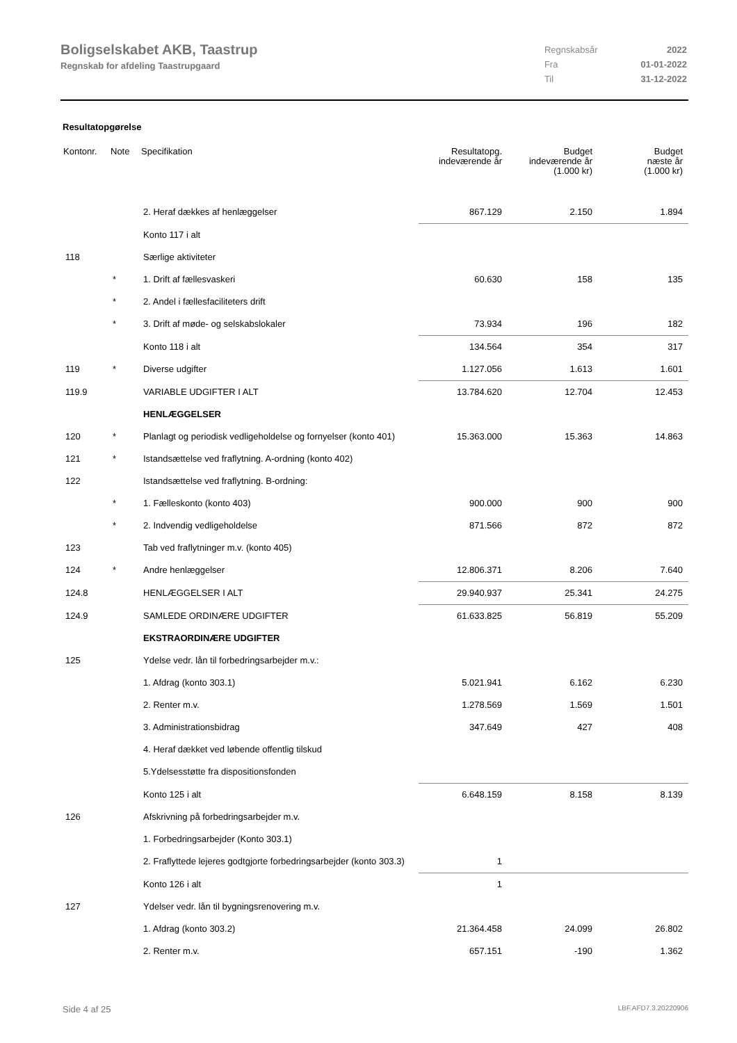Boligselskabet AKB, Taastrup
Regnskab for afdeling Taastrupgaard
| Regnskabsår | 2022 |
| Fra | 01-01-2022 |
| Til | 31-12-2022 |
Resultatopgørelse
| Kontonr. | Note | Specifikation | Resultatopg. indeværende år | Budget indeværende år (1.000 kr) | Budget næste år (1.000 kr) |
| --- | --- | --- | --- | --- | --- |
| | | 2. Heraf dækkes af henlæggelser | 867.129 | 2.150 | 1.894 |
| | | Konto 117 i alt | | | |
| 118 | | Særlige aktiviteter | | | |
| | * | 1. Drift af fællesvaskeri | 60.630 | 158 | 135 |
| | * | 2. Andel i fællesfaciliteters drift | | | |
| | * | 3. Drift af møde- og selskabslokaler | 73.934 | 196 | 182 |
| | | Konto 118 i alt | 134.564 | 354 | 317 |
| 119 | * | Diverse udgifter | 1.127.056 | 1.613 | 1.601 |
| 119.9 | | VARIABLE UDGIFTER I ALT | 13.784.620 | 12.704 | 12.453 |
| | | HENLÆGGELSER | | | |
| 120 | * | Planlagt og periodisk vedligeholdelse og fornyelser (konto 401) | 15.363.000 | 15.363 | 14.863 |
| 121 | * | Istandsættelse ved fraflytning. A-ordning (konto 402) | | | |
| 122 | | Istandsættelse ved fraflytning. B-ordning: | | | |
| | * | 1. Fælleskonto (konto 403) | 900.000 | 900 | 900 |
| | * | 2. Indvendig vedligeholdelse | 871.566 | 872 | 872 |
| 123 | | Tab ved fraflytninger m.v. (konto 405) | | | |
| 124 | * | Andre henlæggelser | 12.806.371 | 8.206 | 7.640 |
| 124.8 | | HENLÆGGELSER I ALT | 29.940.937 | 25.341 | 24.275 |
| 124.9 | | SAMLEDE ORDINÆRE UDGIFTER | 61.633.825 | 56.819 | 55.209 |
| | | EKSTRAORDINÆRE UDGIFTER | | | |
| 125 | | Ydelse vedr. lån til forbedringsarbejder m.v.: | | | |
| | | 1. Afdrag (konto 303.1) | 5.021.941 | 6.162 | 6.230 |
| | | 2. Renter m.v. | 1.278.569 | 1.569 | 1.501 |
| | | 3. Administrationsbidrag | 347.649 | 427 | 408 |
| | | 4. Heraf dækket ved løbende offentlig tilskud | | | |
| | | 5.Ydelsesstøtte fra dispositionsfonden | | | |
| | | Konto 125 i alt | 6.648.159 | 8.158 | 8.139 |
| 126 | | Afskrivning på forbedringsarbejder m.v. | | | |
| | | 1. Forbedringsarbejder (Konto 303.1) | | | |
| | | 2. Fraflyttede lejeres godtgjorte forbedringsarbejder (konto 303.3) | 1 | | |
| | | Konto 126 i alt | 1 | | |
| 127 | | Ydelser vedr. lån til bygningsrenovering m.v. | | | |
| | | 1. Afdrag (konto 303.2) | 21.364.458 | 24.099 | 26.802 |
| | | 2. Renter m.v. | 657.151 | -190 | 1.362 |
Side 4 af 25 LBF.AFD7.3.20220906